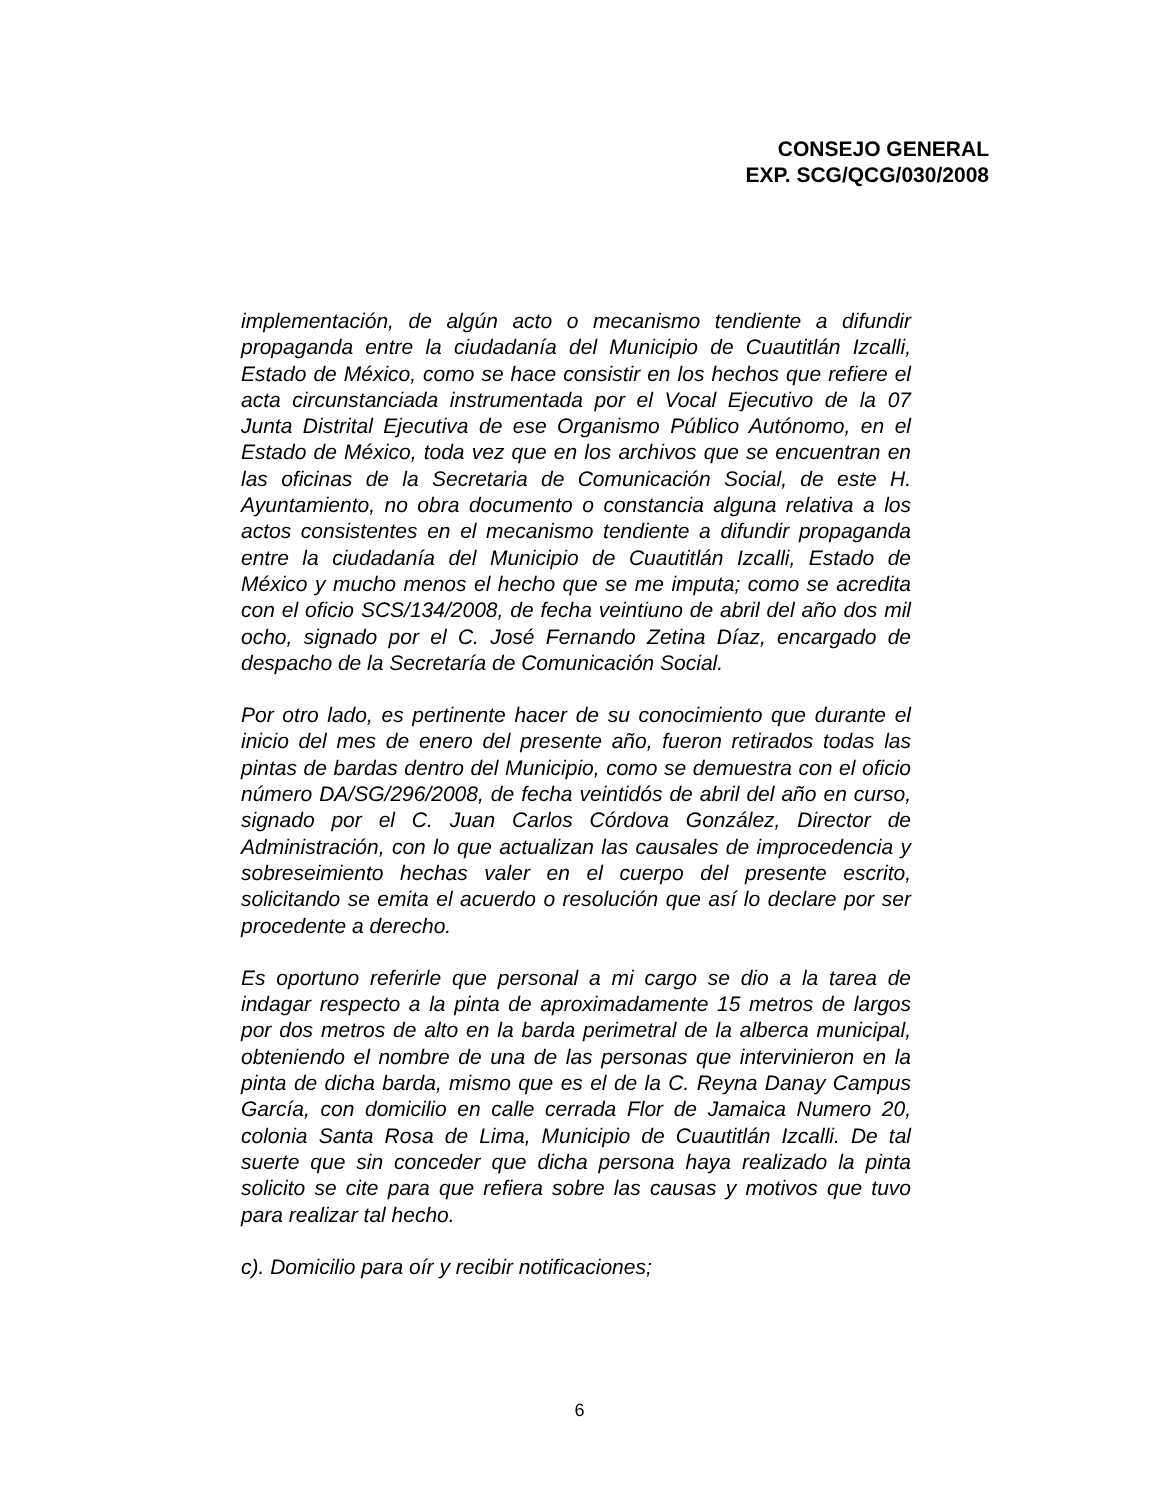CONSEJO GENERAL
EXP. SCG/QCG/030/2008
implementación, de algún acto o mecanismo tendiente a difundir propaganda entre la ciudadanía del Municipio de Cuautitlán Izcalli, Estado de México, como se hace consistir en los hechos que refiere el acta circunstanciada instrumentada por el Vocal Ejecutivo de la 07 Junta Distrital Ejecutiva de ese Organismo Público Autónomo, en el Estado de México, toda vez que en los archivos que se encuentran en las oficinas de la Secretaria de Comunicación Social, de este H. Ayuntamiento, no obra documento o constancia alguna relativa a los actos consistentes en el mecanismo tendiente a difundir propaganda entre la ciudadanía del Municipio de Cuautitlán Izcalli, Estado de México y mucho menos el hecho que se me imputa; como se acredita con el oficio SCS/134/2008, de fecha veintiuno de abril del año dos mil ocho, signado por el C. José Fernando Zetina Díaz, encargado de despacho de la Secretaría de Comunicación Social.
Por otro lado, es pertinente hacer de su conocimiento que durante el inicio del mes de enero del presente año, fueron retirados todas las pintas de bardas dentro del Municipio, como se demuestra con el oficio número DA/SG/296/2008, de fecha veintidós de abril del año en curso, signado por el C. Juan Carlos Córdova González, Director de Administración, con lo que actualizan las causales de improcedencia y sobreseimiento hechas valer en el cuerpo del presente escrito, solicitando se emita el acuerdo o resolución que así lo declare por ser procedente a derecho.
Es oportuno referirle que personal a mi cargo se dio a la tarea de indagar respecto a la pinta de aproximadamente 15 metros de largos por dos metros de alto en la barda perimetral de la alberca municipal, obteniendo el nombre de una de las personas que intervinieron en la pinta de dicha barda, mismo que es el de la C. Reyna Danay Campus García, con domicilio en calle cerrada Flor de Jamaica Numero 20, colonia Santa Rosa de Lima, Municipio de Cuautitlán Izcalli. De tal suerte que sin conceder que dicha persona haya realizado la pinta solicito se cite para que refiera sobre las causas y motivos que tuvo para realizar tal hecho.
c). Domicilio para oír y recibir notificaciones;
6